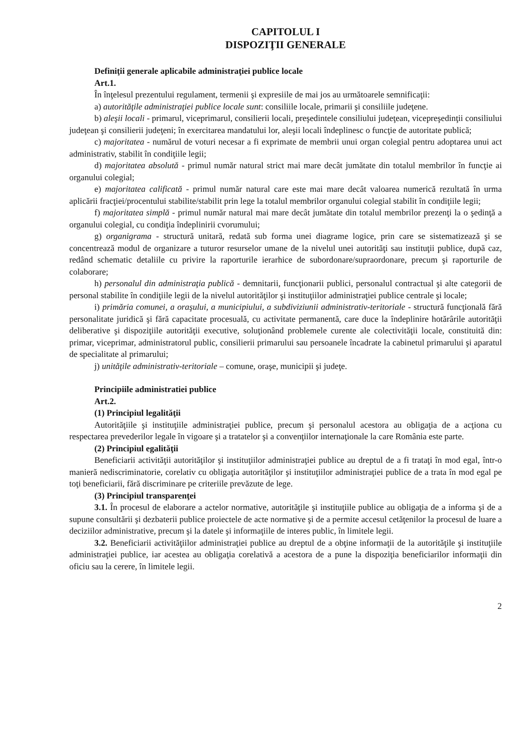CAPITOLUL I
DISPOZIŢII GENERALE
Definiţii generale aplicabile administraţiei publice locale
Art.1.
În înţelesul prezentului regulament, termenii şi expresiile de mai jos au următoarele semnificaţii:
a) autorităţile administraţiei publice locale sunt: consiliile locale, primarii şi consiliile judeţene.
b) aleşii locali - primarul, viceprimarul, consilierii locali, preşedintele consiliului judeţean, vicepreşedinţii consiliului judeţean şi consilierii judeţeni; în exercitarea mandatului lor, aleşii locali îndeplinesc o funcţie de autoritate publică;
c) majoritatea - numărul de voturi necesar a fi exprimate de membrii unui organ colegial pentru adoptarea unui act administrativ, stabilit în condiţiile legii;
d) majoritatea absolută - primul număr natural strict mai mare decât jumătate din totalul membrilor în funcţie ai organului colegial;
e) majoritatea calificată - primul număr natural care este mai mare decât valoarea numerică rezultată în urma aplicării fracţiei/procentului stabilite/stabilit prin lege la totalul membrilor organului colegial stabilit în condiţiile legii;
f) majoritatea simplă - primul număr natural mai mare decât jumătate din totalul membrilor prezenţi la o şedinţă a organului colegial, cu condiţia îndeplinirii cvorumului;
g) organigrama - structură unitară, redată sub forma unei diagrame logice, prin care se sistematizează şi se concentrează modul de organizare a tuturor resurselor umane de la nivelul unei autorităţi sau instituţii publice, după caz, redând schematic detaliile cu privire la raporturile ierarhice de subordonare/supraordonare, precum şi raporturile de colaborare;
h) personalul din administraţia publică - demnitarii, funcţionarii publici, personalul contractual şi alte categorii de personal stabilite în condiţiile legii de la nivelul autorităţilor şi instituţiilor administraţiei publice centrale şi locale;
i) primăria comunei, a oraşului, a municipiului, a subdiviziunii administrativ-teritoriale - structură funcţională fără personalitate juridică şi fără capacitate procesuală, cu activitate permanentă, care duce la îndeplinire hotărârile autorităţii deliberative şi dispoziţiile autorităţii executive, soluţionând problemele curente ale colectivităţii locale, constituită din: primar, viceprimar, administratorul public, consilierii primarului sau persoanele încadrate la cabinetul primarului şi aparatul de specialitate al primarului;
j) unităţile administrativ-teritoriale – comune, oraşe, municipii şi judeţe.
Principiile administratiei publice
Art.2.
(1) Principiul legalităţii
Autorităţiile şi instituţiile administraţiei publice, precum şi personalul acestora au obligaţia de a acţiona cu respectarea prevederilor legale în vigoare şi a tratatelor şi a convenţiilor internaţionale la care România este parte.
(2) Principiul egalităţii
Beneficiarii activităţii autorităţilor şi instituţiilor administraţiei publice au dreptul de a fi trataţi în mod egal, într-o manieră nediscriminatorie, corelativ cu obligaţia autorităţilor şi instituţiilor administraţiei publice de a trata în mod egal pe toţi beneficiarii, fără discriminare pe criteriile prevăzute de lege.
(3) Principiul transparenţei
3.1. În procesul de elaborare a actelor normative, autorităţile şi instituţiile publice au obligaţia de a informa şi de a supune consultării şi dezbaterii publice proiectele de acte normative şi de a permite accesul cetăţenilor la procesul de luare a deciziilor administrative, precum şi la datele şi informaţiile de interes public, în limitele legii.
3.2. Beneficiarii activităţiilor administraţiei publice au dreptul de a obţine informaţii de la autorităţile şi instituţiile administraţiei publice, iar acestea au obligaţia corelativă a acestora de a pune la dispoziţia beneficiarilor informaţii din oficiu sau la cerere, în limitele legii.
2